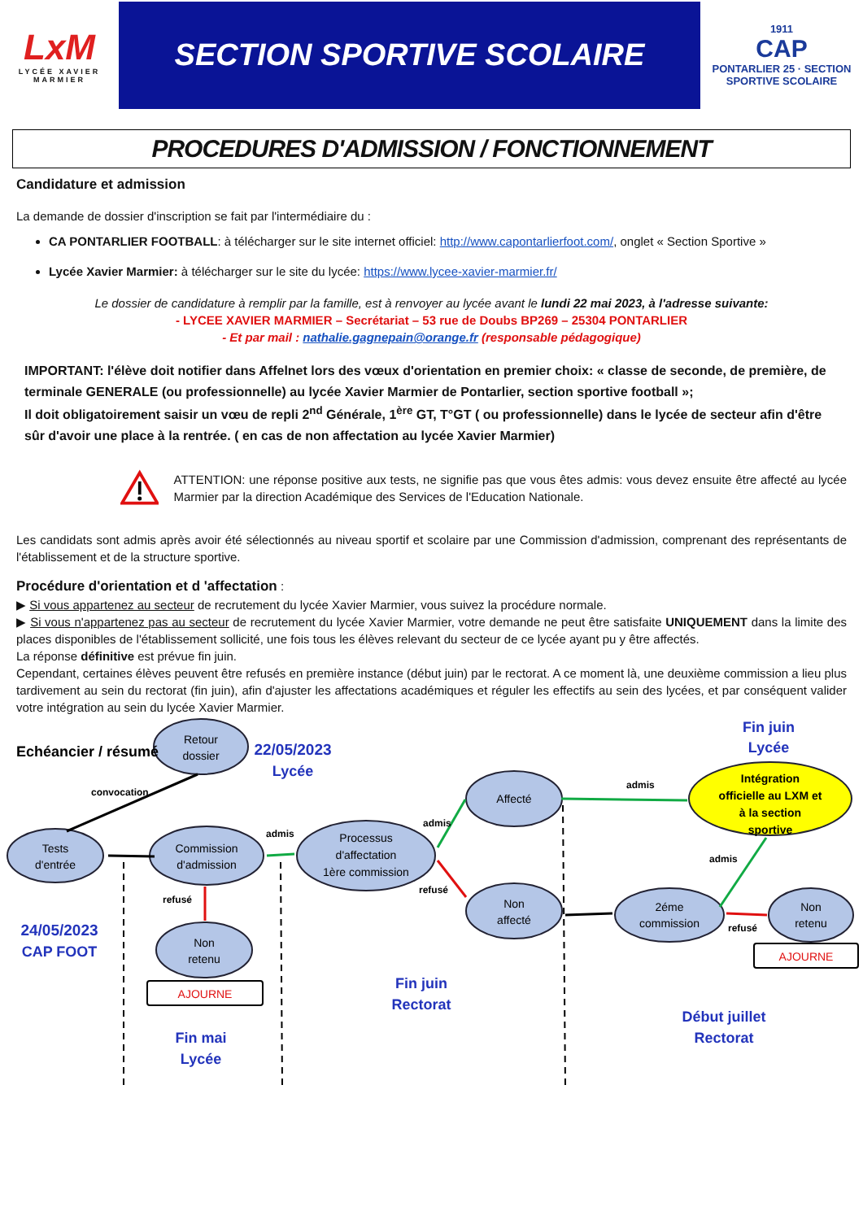LxM
LYCÉE XAVIER MARMIER
SECTION SPORTIVE SCOLAIRE
1911
CAP
PONTARLIER 25 · SECTION SPORTIVE SCOLAIRE
PROCEDURES D'ADMISSION / FONCTIONNEMENT
Candidature et admission
La demande de dossier d'inscription se fait par l'intermédiaire du :
CA PONTARLIER FOOTBALL: à télécharger sur le site internet officiel: http://www.capontarlierfoot.com/, onglet « Section Sportive »
Lycée Xavier Marmier: à télécharger sur le site du lycée: https://www.lycee-xavier-marmier.fr/
Le dossier de candidature à remplir par la famille, est à renvoyer au lycée avant le lundi 22 mai 2023, à l'adresse suivante:
- LYCEE XAVIER MARMIER – Secrétariat – 53 rue de Doubs BP269 – 25304 PONTARLIER
- Et par mail : nathalie.gagnepain@orange.fr (responsable pédagogique)
IMPORTANT: l'élève doit notifier dans Affelnet lors des vœux d'orientation en premier choix: « classe de seconde, de première, de terminale GENERALE (ou professionnelle) au lycée Xavier Marmier de Pontarlier, section sportive football »;
Il doit obligatoirement saisir un vœu de repli 2<sup>nd</sup> Générale, 1<sup>ère</sup> GT, T°GT ( ou professionnelle) dans le lycée de secteur afin d'être sûr d'avoir une place à la rentrée. ( en cas de non affectation au lycée Xavier Marmier)
ATTENTION: une réponse positive aux tests, ne signifie pas que vous êtes admis: vous devez ensuite être affecté au lycée Marmier par la direction Académique des Services de l'Education Nationale.
Les candidats sont admis après avoir été sélectionnés au niveau sportif et scolaire par une Commission d'admission, comprenant des représentants de l'établissement et de la structure sportive.
Procédure d'orientation et d 'affectation :
▶ Si vous appartenez au secteur de recrutement du lycée Xavier Marmier, vous suivez la procédure normale.
▶ Si vous n'appartenez pas au secteur de recrutement du lycée Xavier Marmier, votre demande ne peut être satisfaite UNIQUEMENT dans la limite des places disponibles de l'établissement sollicité, une fois tous les élèves relevant du secteur de ce lycée ayant pu y être affectés.
La réponse définitive est prévue fin juin.
Cependant, certaines élèves peuvent être refusés en première instance (début juin) par le rectorat. A ce moment là, une deuxième commission a lieu plus tardivement au sein du rectorat (fin juin), afin d'ajuster les affectations académiques et réguler les effectifs au sein des lycées, et par conséquent valider votre intégration au sein du lycée Xavier Marmier.
Echéancier / résumé
Retour
dossier
22/05/2023
Lycée
Fin juin
Lycée
convocation
admis
Intégration
officielle au LXM et
à la section
sportive
Affecté
admis
admis
Tests
d'entrée
Commission
d'admission
Processus
d'affectation
1ère commission
admis
refusé
refusé
Non
affecté
2éme
commission
Non
retenu
refusé
AJOURNE
24/05/2023
CAP FOOT
Non
retenu
AJOURNE
Fin juin
Rectorat
Début juillet
Rectorat
Fin mai
Lycée